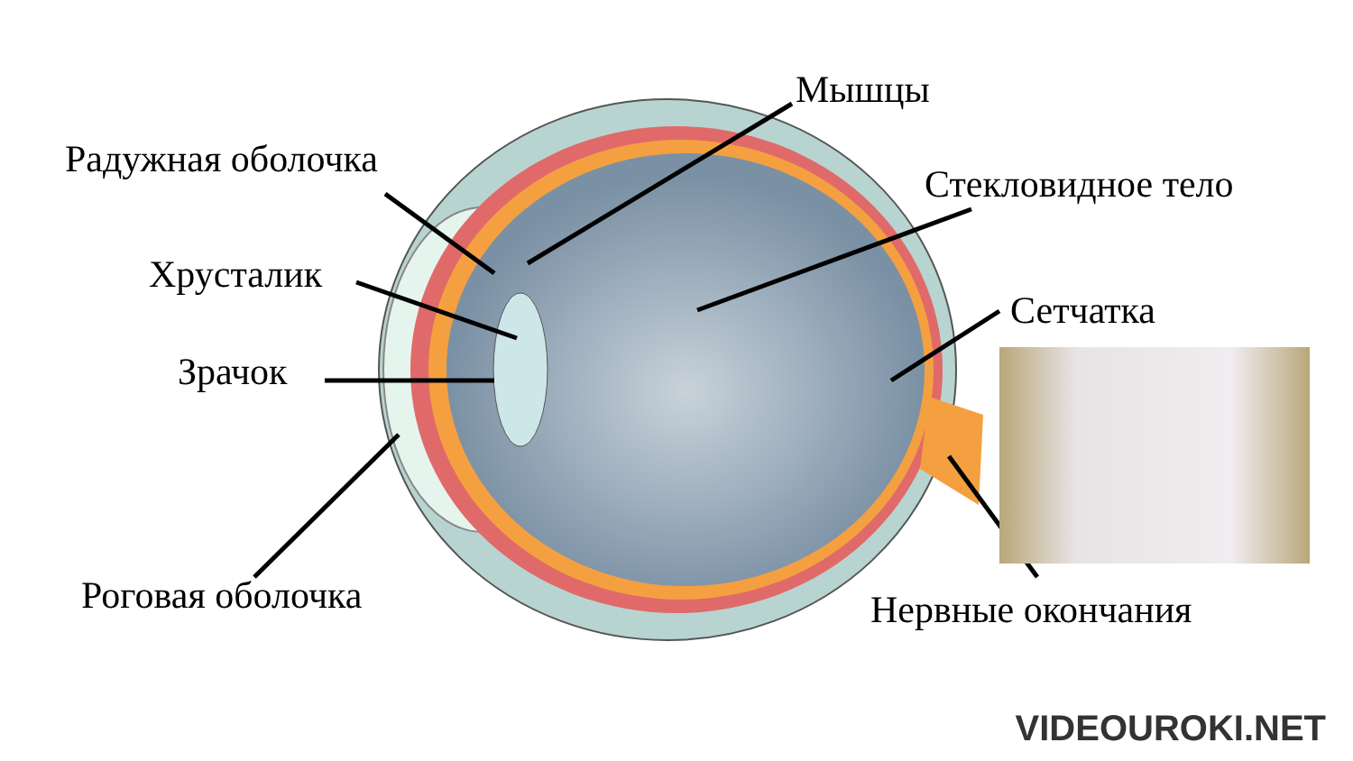Радужная оболочка
Хрусталик
Зрачок
Роговая оболочка
Мышцы
Стекловидное тело
Сетчатка
Нервные окончания
VIDEOUROKI.NET